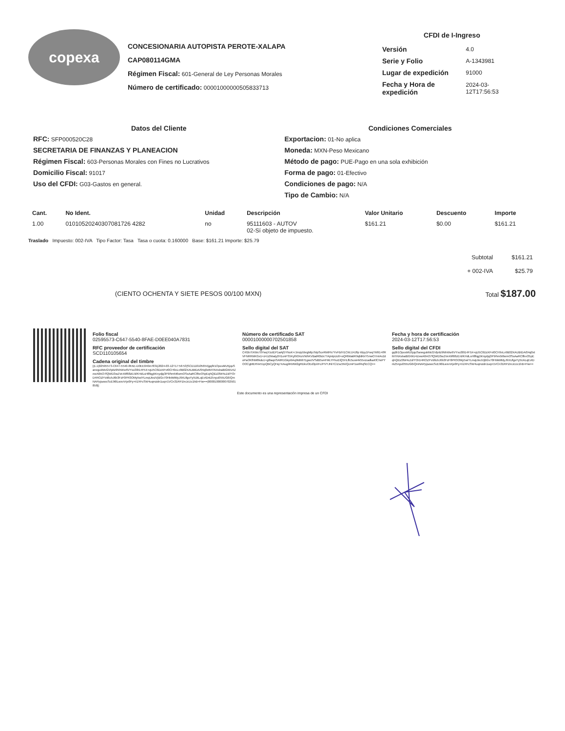copexa
CONCESIONARIA AUTOPISTA PEROTE-XALAPA
CAP080114GMA
Régimen Fiscal: 601-General de Ley Personas Morales
Número de certificado: 00001000000505833713
CFDI de I-Ingreso
| Versión | 4.0 |
| Serie y Folio | A-1343981 |
| Lugar de expedición | 91000 |
| Fecha y Hora de expedición | 2024-03-12T17:56:53 |
Datos del Cliente
RFC: SFP000520C28
SECRETARIA DE FINANZAS Y PLANEACION
Régimen Fiscal: 603-Personas Morales con Fines no Lucrativos
Domicilio Fiscal: 91017
Uso del CFDI: G03-Gastos en general.
Condiciones Comerciales
Exportacion: 01-No aplica
Moneda: MXN-Peso Mexicano
Método de pago: PUE-Pago en una sola exhibición
Forma de pago: 01-Efectivo
Condiciones de pago: N/A
Tipo de Cambio: N/A
| Cant. | No Ident. | Unidad | Descripción | Valor Unitario | Descuento | Importe |
| --- | --- | --- | --- | --- | --- | --- |
| 1.00 | 01010520240307081726 4282 | no | 95111603 - AUTOV 02-Sí objeto de impuesto. | $161.21 | $0.00 | $161.21 |
Traslado Impuesto: 002-IVA Tipo Factor: Tasa Tasa o cuota: 0.160000 Base: $161.21 Importe: $25.79
| Subtotal | $161.21 |
| + 002-IVA | $25.79 |
(CIENTO OCHENTA Y SIETE PESOS 00/100 MXN) Total $187.00
Folio fiscal
02595573-C647-5540-8FAE-D0EE040A7831
RFC proveedor de certificación
SCD110105654
Cadena original del timbre
||1.1|02595573-C647-5540-8FAE-D0EE040A7831|2024-03-12T17:56:53|SCD110105654|gq8r1OposMU5jquSanegukMcGVlpitz9NhWsr6VYxo30t14F5X+qU5C6DzXFvt0CH9vLv9B02XAUBtDA/04q0xtM7iNXshalBGWU4ZewA8AO7fQWD3wZVeXtif68zE/d/KHdLsH8fqg5Knydjq3P9/hm5t6wmOSsAaRClfbvO5pEqhQiDZ0W4cZd/YOrD4ROZFVd6chJ6b3FzF0PR3OMy5wiYLmqUtezVjBGv70HbbMMyJ9XUfgsYy5UkLqEvtDnlZ5nyu055UG6/QmNAPpjsowcScE96lLwxvVrje0Fy+t/Z4FcSW4uqmzdn1uqrr1VCn31RPZmJcUc1hB+Fiw==|00001000000702501858||
Número de certificado SAT
00001000000702501858
Sello digital del SAT
C4Gb7IXWx70YwqYzctEP1aAjGYNoK+/Jmzp5brgMlp7blpSceRbtlFb7YvFB/H1CWJJ4Jflp Wpy1FwqTM91+tfRVFNRRblKGx1+z4JZhbaly2H1onFS5KyfX0XoVWhKVBalR0lck7TAjmlpUc6+oQRlWatiR9qfdKkY5nwO7mlArZdoPaOKfNM8kdu1+gl0aqnSAltR1Gkpi9Aq9ldMl7EgwctVSdB5sAFMLYFhuElQ5HLffc5usk4k55ezuafkaKfChxPYOOCgMERVe51pQBCyQHq7XAug9KMW2gRDkvOEd3pXFc/PVYJNl7C/Zsc5N/QcmP1snlf4qSECQ==
Fecha y hora de certificación
2024-03-12T17:56:53
Sello digital del CFDI
gq8r1OposMU5jquSanegukMcGVlpitz9NhWsr6VYxo30t14F5X+qU5C6DzXFvt0CH9vLv9B02XAUBtDA/04q0xtM7iNXshalBGWU4ZewA8AO7fQWD3wZVeXtif68zE/d/KHdLsH8fqg5Knydjq3P9/hm5t6wmOSsAaRClfbvO5pEqhQiDZ0W4cZd/YOrD4ROZFVd6chJ6b3FzF0PR3OMy5wiYLmqUtezVjBGv70HbbMMyJ9XUfgsYy5UkLqEvtDnlZ5nyu055UG6/QmNAPpjsowcScE96lLwxvVrje0Fy+t/Z4FcSW4uqmzdn1uqrr1VCn31RPZmJcUc1hB+Fiw==
Este documento es una representación impresa de un CFDI